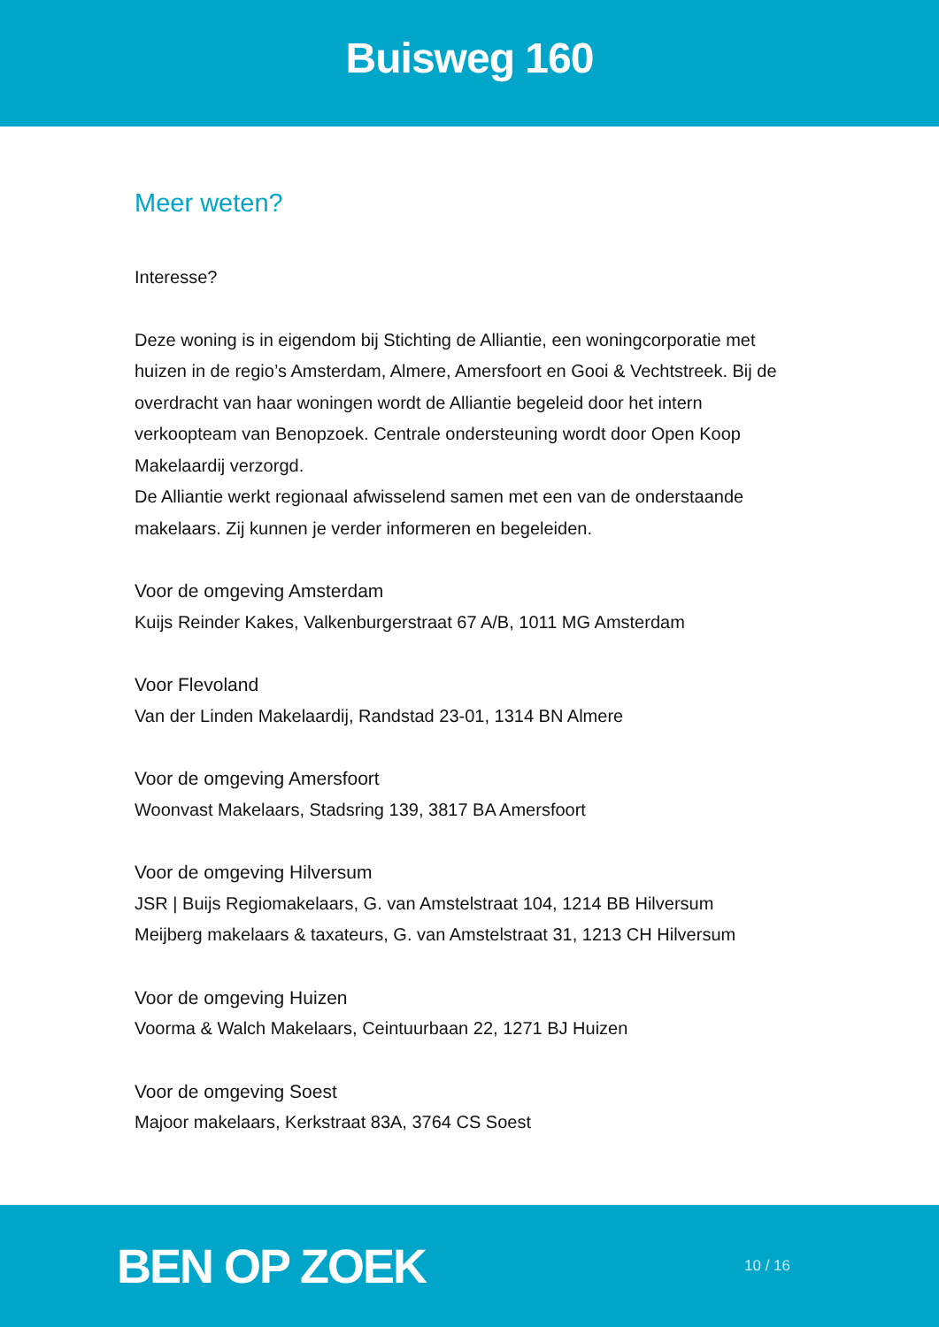Buisweg 160
Meer weten?
Interesse?
Deze woning is in eigendom bij Stichting de Alliantie, een woningcorporatie met huizen in de regio’s Amsterdam, Almere, Amersfoort en Gooi & Vechtstreek. Bij de overdracht van haar woningen wordt de Alliantie begeleid door het intern verkoopteam van Benopzoek. Centrale ondersteuning wordt door Open Koop Makelaardij verzorgd.
De Alliantie werkt regionaal afwisselend samen met een van de onderstaande makelaars. Zij kunnen je verder informeren en begeleiden.
Voor de omgeving Amsterdam
Kuijs Reinder Kakes, Valkenburgerstraat 67 A/B, 1011 MG Amsterdam
Voor Flevoland
Van der Linden Makelaardij, Randstad 23-01, 1314 BN Almere
Voor de omgeving Amersfoort
Woonvast Makelaars, Stadsring 139, 3817 BA Amersfoort
Voor de omgeving Hilversum
JSR | Buijs Regiomakelaars, G. van Amstelstraat 104, 1214 BB Hilversum
Meijberg makelaars & taxateurs, G. van Amstelstraat 31, 1213 CH Hilversum
Voor de omgeving Huizen
Voorma & Walch Makelaars, Ceintuurbaan 22, 1271 BJ Huizen
Voor de omgeving Soest
Majoor makelaars, Kerkstraat 83A, 3764 CS Soest
BEN OP ZOEK 10 / 16